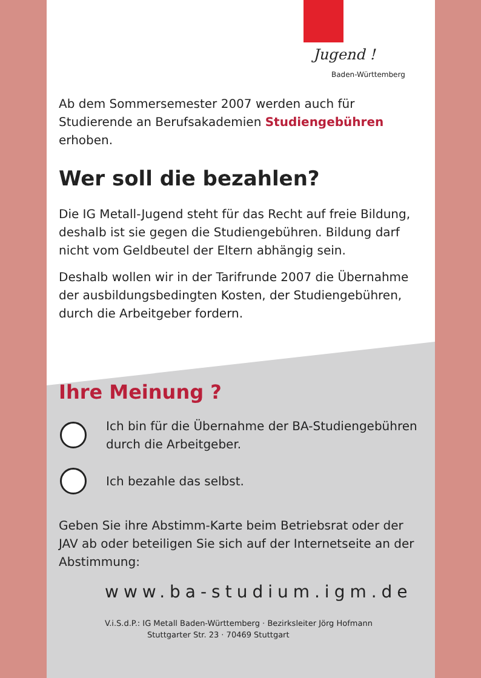Jugend !
Baden-Württemberg
Ab dem Sommersemester 2007 werden auch für Studierende an Berufsakademien Studiengebühren erhoben.
Wer soll die bezahlen?
Die IG Metall-Jugend steht für das Recht auf freie Bildung, deshalb ist sie gegen die Studiengebühren. Bildung darf nicht vom Geldbeutel der Eltern abhängig sein.
Deshalb wollen wir in der Tarifrunde 2007 die Übernahme der ausbildungsbedingten Kosten, der Studiengebühren, durch die Arbeitgeber fordern.
Ihre Meinung ?
Ich bin für die Übernahme der BA-Studiengebühren durch die Arbeitgeber.
Ich bezahle das selbst.
Geben Sie ihre Abstimm-Karte beim Betriebsrat oder der JAV ab oder beteiligen Sie sich auf der Internetseite an der Abstimmung:
www.ba-studium.igm.de
V.i.S.d.P.: IG Metall Baden-Württemberg · Bezirksleiter Jörg Hofmann
Stuttgarter Str. 23 · 70469 Stuttgart